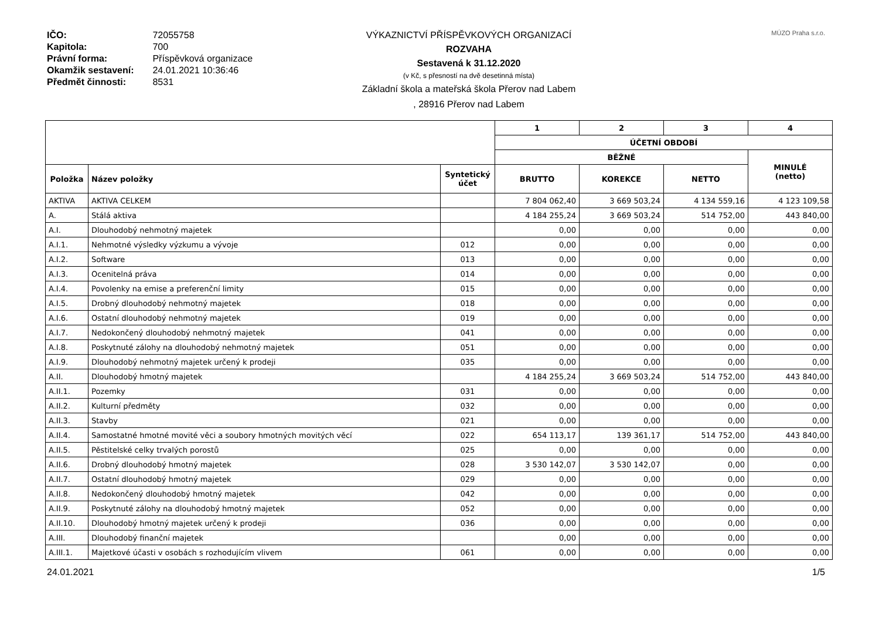IČO: 72055758
Kapitola: 700
Právní forma: Příspěvková organizace
Okamžik sestavení: 24.01.2021 10:36:46
Předmět činnosti: 8531
VÝKAZNICTVÍ PŘÍSPĚVKOVÝCH ORGANIZACÍ
ROZVAHA
Sestavená k 31.12.2020
(v Kč, s přesností na dvě desetinná místa)
Základní škola a mateřská škola Přerov nad Labem
, 28916 Přerov nad Labem
MÚZO Praha s.r.o.
| | | | 1 | 2 | 3 | 4 |
| --- | --- | --- | --- | --- | --- | --- |
| | | | ÚČETNÍ OBDOBÍ | | | |
| | | | BĚŽNÉ | | | MINULÉ (netto) |
| Položka | Název položky | Syntetický účet | BRUTTO | KOREKCE | NETTO | |
| AKTIVA | AKTIVA CELKEM | | 7 804 062,40 | 3 669 503,24 | 4 134 559,16 | 4 123 109,58 |
| A. | Stálá aktiva | | 4 184 255,24 | 3 669 503,24 | 514 752,00 | 443 840,00 |
| A.I. | Dlouhodobý nehmotný majetek | | 0,00 | 0,00 | 0,00 | 0,00 |
| A.I.1. | Nehmotné výsledky výzkumu a vývoje | 012 | 0,00 | 0,00 | 0,00 | 0,00 |
| A.I.2. | Software | 013 | 0,00 | 0,00 | 0,00 | 0,00 |
| A.I.3. | Ocenitelná práva | 014 | 0,00 | 0,00 | 0,00 | 0,00 |
| A.I.4. | Povolenky na emise a preferenční limity | 015 | 0,00 | 0,00 | 0,00 | 0,00 |
| A.I.5. | Drobný dlouhodobý nehmotný majetek | 018 | 0,00 | 0,00 | 0,00 | 0,00 |
| A.I.6. | Ostatní dlouhodobý nehmotný majetek | 019 | 0,00 | 0,00 | 0,00 | 0,00 |
| A.I.7. | Nedokončený dlouhodobý nehmotný majetek | 041 | 0,00 | 0,00 | 0,00 | 0,00 |
| A.I.8. | Poskytnuté zálohy na dlouhodobý nehmotný majetek | 051 | 0,00 | 0,00 | 0,00 | 0,00 |
| A.I.9. | Dlouhodobý nehmotný majetek určený k prodeji | 035 | 0,00 | 0,00 | 0,00 | 0,00 |
| A.II. | Dlouhodobý hmotný majetek | | 4 184 255,24 | 3 669 503,24 | 514 752,00 | 443 840,00 |
| A.II.1. | Pozemky | 031 | 0,00 | 0,00 | 0,00 | 0,00 |
| A.II.2. | Kulturní předměty | 032 | 0,00 | 0,00 | 0,00 | 0,00 |
| A.II.3. | Stavby | 021 | 0,00 | 0,00 | 0,00 | 0,00 |
| A.II.4. | Samostatné hmotné movité věci a soubory hmotných movitých věcí | 022 | 654 113,17 | 139 361,17 | 514 752,00 | 443 840,00 |
| A.II.5. | Pěstitelské celky trvalých porostů | 025 | 0,00 | 0,00 | 0,00 | 0,00 |
| A.II.6. | Drobný dlouhodobý hmotný majetek | 028 | 3 530 142,07 | 3 530 142,07 | 0,00 | 0,00 |
| A.II.7. | Ostatní dlouhodobý hmotný majetek | 029 | 0,00 | 0,00 | 0,00 | 0,00 |
| A.II.8. | Nedokončený dlouhodobý hmotný majetek | 042 | 0,00 | 0,00 | 0,00 | 0,00 |
| A.II.9. | Poskytnuté zálohy na dlouhodobý hmotný majetek | 052 | 0,00 | 0,00 | 0,00 | 0,00 |
| A.II.10. | Dlouhodobý hmotný majetek určený k prodeji | 036 | 0,00 | 0,00 | 0,00 | 0,00 |
| A.III. | Dlouhodobý finanční majetek | | 0,00 | 0,00 | 0,00 | 0,00 |
| A.III.1. | Majetkové účasti v osobách s rozhodujícím vlivem | 061 | 0,00 | 0,00 | 0,00 | 0,00 |
24.01.2021 1/5